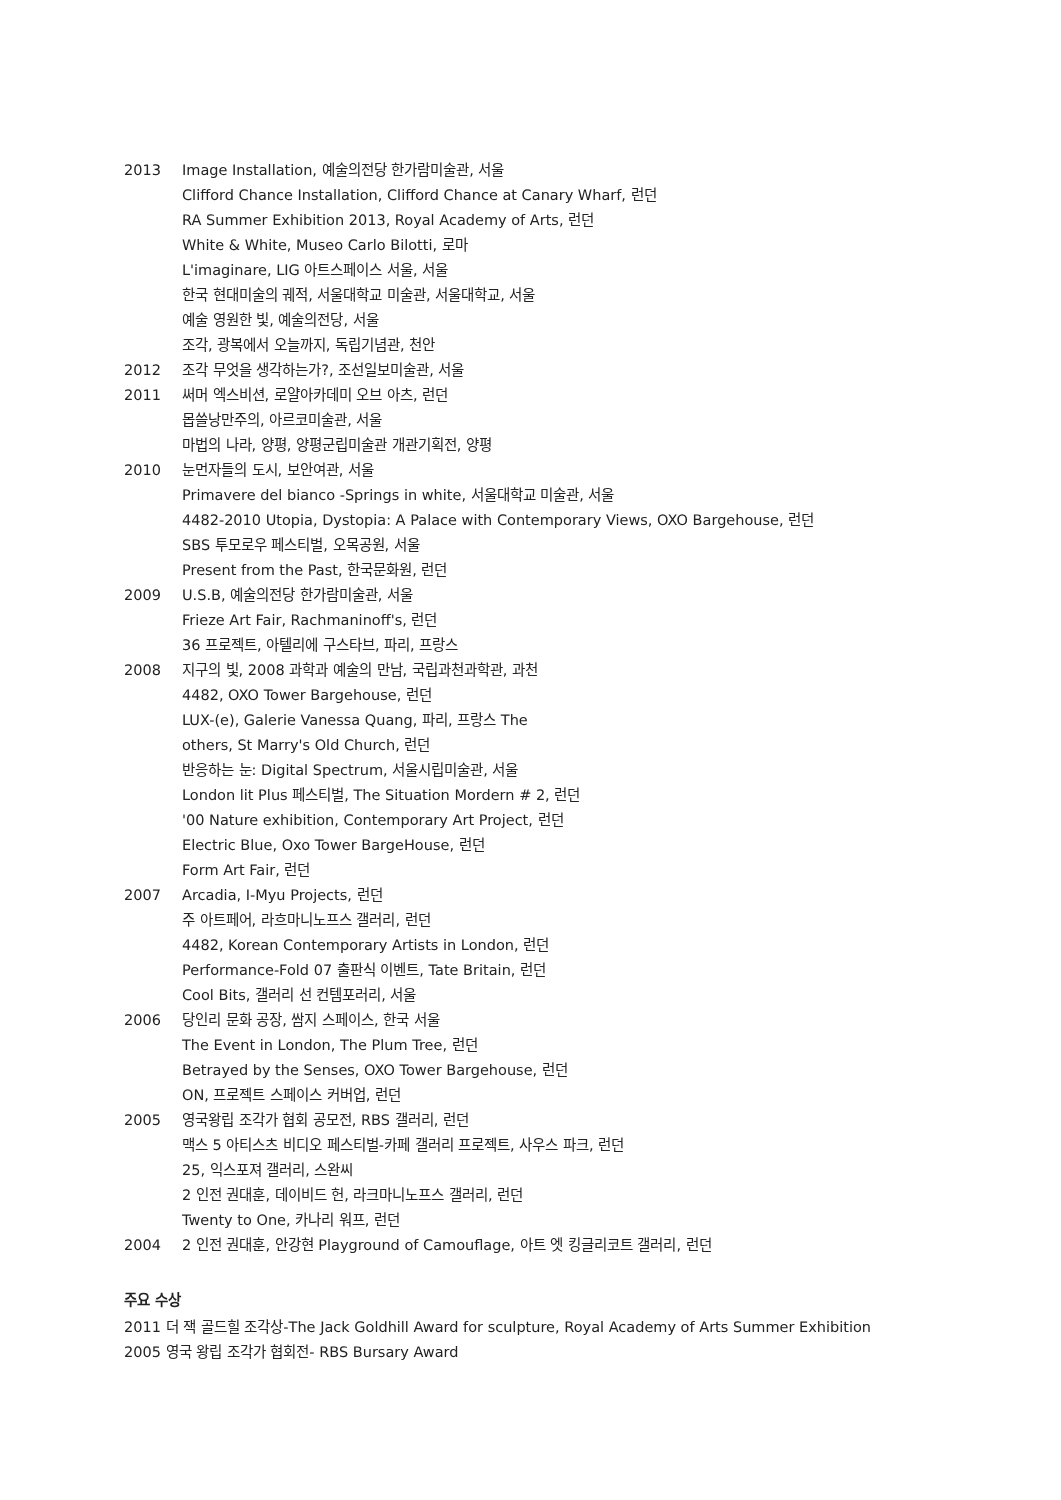2013 Image Installation, 예술의전당 한가람미술관, 서울
Clifford Chance Installation, Clifford Chance at Canary Wharf, 런던
RA Summer Exhibition 2013, Royal Academy of Arts, 런던
White & White, Museo Carlo Bilotti, 로마
L'imaginare, LIG 아트스페이스 서울, 서울
한국 현대미술의 궤적, 서울대학교 미술관, 서울대학교, 서울
예술 영원한 빛, 예술의전당, 서울
조각, 광복에서 오늘까지, 독립기념관, 천안
2012 조각 무엇을 생각하는가?, 조선일보미술관, 서울
2011 써머 엑스비션, 로얄아카데미 오브 아츠, 런던
몹쓸낭만주의, 아르코미술관, 서울
마법의 나라, 양평, 양평군립미술관 개관기획전, 양평
2010 눈먼자들의 도시, 보안여관, 서울
Primavere del bianco -Springs in white, 서울대학교 미술관, 서울
4482-2010 Utopia, Dystopia: A Palace with Contemporary Views, OXO Bargehouse, 런던
SBS 투모로우 페스티벌, 오목공원, 서울
Present from the Past, 한국문화원, 런던
2009 U.S.B, 예술의전당 한가람미술관, 서울
Frieze Art Fair, Rachmaninoff's, 런던
36 프로젝트, 아텔리에 구스타브, 파리, 프랑스
2008 지구의 빛, 2008 과학과 예술의 만남, 국립과천과학관, 과천
4482, OXO Tower Bargehouse, 런던
LUX-(e), Galerie Vanessa Quang, 파리, 프랑스 The
others, St Marry's Old Church, 런던
반응하는 눈: Digital Spectrum, 서울시립미술관, 서울
London lit Plus 페스티벌, The Situation Mordern # 2, 런던
'00 Nature exhibition, Contemporary Art Project, 런던
Electric Blue, Oxo Tower BargeHouse, 런던
Form Art Fair, 런던
2007 Arcadia, I-Myu Projects, 런던
주 아트페어, 라흐마니노프스 갤러리, 런던
4482, Korean Contemporary Artists in London, 런던
Performance-Fold 07 출판식 이벤트, Tate Britain, 런던
Cool Bits, 갤러리 선 컨템포러리, 서울
2006 당인리 문화 공장, 쌈지 스페이스, 한국 서울
The Event in London, The Plum Tree, 런던
Betrayed by the Senses, OXO Tower Bargehouse, 런던
ON, 프로젝트 스페이스 커버업, 런던
2005 영국왕립 조각가 협회 공모전, RBS 갤러리, 런던
맥스 5 아티스츠 비디오 페스티벌-카페 갤러리 프로젝트, 사우스 파크, 런던
25, 익스포져 갤러리, 스완씨
2 인전 권대훈, 데이비드 헌, 라크마니노프스 갤러리, 런던
Twenty to One, 카나리 워프, 런던
2004 2 인전 권대훈, 안강현 Playground of Camouflage, 아트 엣 킹글리코트 갤러리, 런던
주요 수상
2011 더 잭 골드힐 조각상-The Jack Goldhill Award for sculpture, Royal Academy of Arts Summer Exhibition
2005 영국 왕립 조각가 협회전- RBS Bursary Award